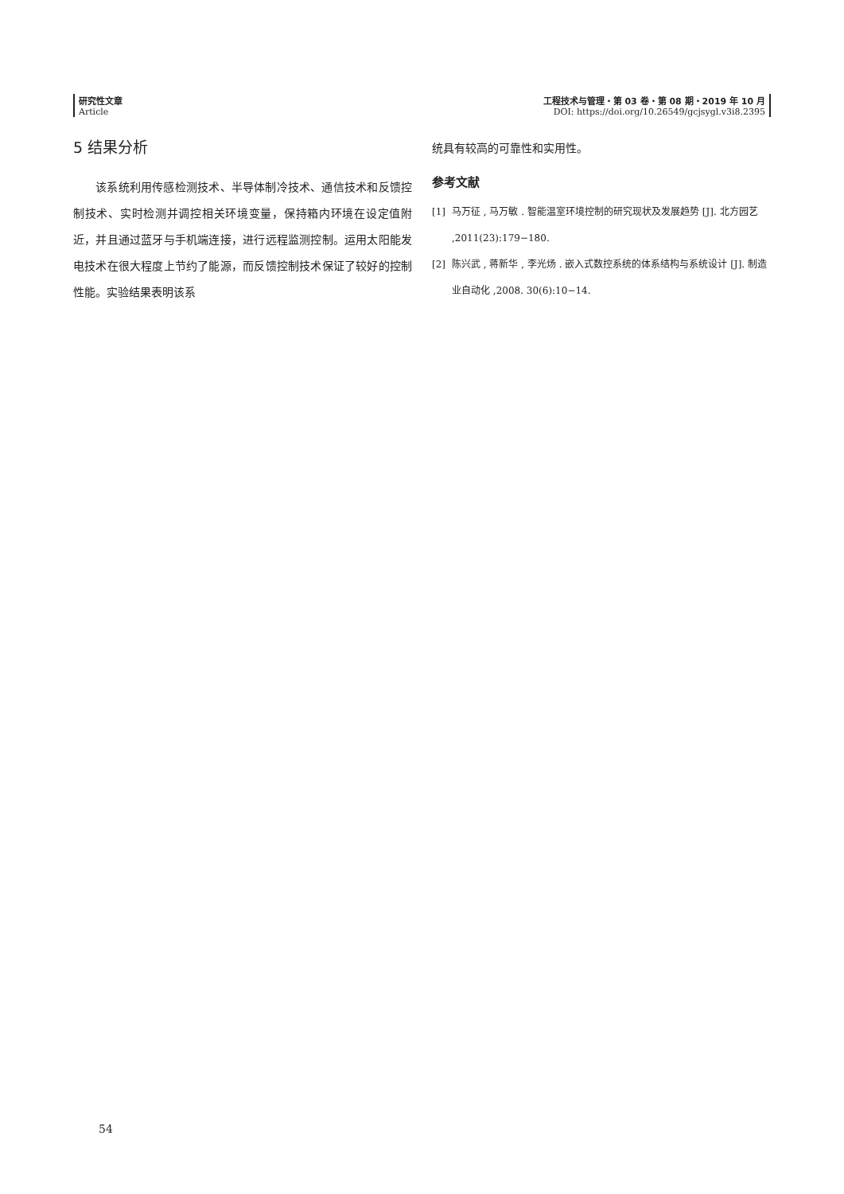研究性文章
Article
工程技术与管理・第 03 卷・第 08 期・2019 年 10 月
DOI: https://doi.org/10.26549/gcjsygl.v3i8.2395
5 结果分析
  该系统利用传感检测技术、半导体制冷技术、通信技术和反馈控制技术、实时检测并调控相关环境变量，保持箱内环境在设定值附近，并且通过蓝牙与手机端连接，进行远程监测控制。运用太阳能发电技术在很大程度上节约了能源，而反馈控制技术保证了较好的控制性能。实验结果表明该系
统具有较高的可靠性和实用性。
参考文献
[1] 马万征 , 马万敏 . 智能温室环境控制的研究现状及发展趋势 [J]. 北方园艺 ,2011(23):179−180.
[2] 陈兴武 , 蒋新华 , 李光炀 . 嵌入式数控系统的体系结构与系统设计 [J]. 制造业自动化 ,2008. 30(6):10−14.
54